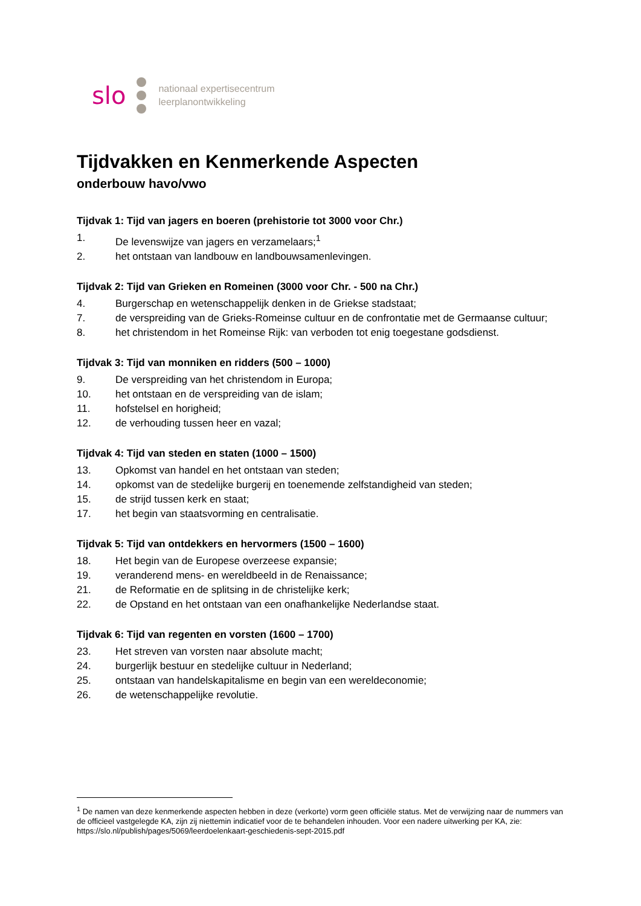slo
nationaal expertisecentrum
leerplanontwikkeling
Tijdvakken en Kenmerkende Aspecten
onderbouw havo/vwo
Tijdvak 1: Tijd van jagers en boeren (prehistorie tot 3000 voor Chr.)
1. De levenswijze van jagers en verzamelaars;<sup>1</sup>
2. het ontstaan van landbouw en landbouwsamenlevingen.
Tijdvak 2: Tijd van Grieken en Romeinen (3000 voor Chr. - 500 na Chr.)
4. Burgerschap en wetenschappelijk denken in de Griekse stadstaat;
7. de verspreiding van de Grieks-Romeinse cultuur en de confrontatie met de Germaanse cultuur;
8. het christendom in het Romeinse Rijk: van verboden tot enig toegestane godsdienst.
Tijdvak 3: Tijd van monniken en ridders (500 – 1000)
9. De verspreiding van het christendom in Europa;
10. het ontstaan en de verspreiding van de islam;
11. hofstelsel en horigheid;
12. de verhouding tussen heer en vazal;
Tijdvak 4: Tijd van steden en staten (1000 – 1500)
13. Opkomst van handel en het ontstaan van steden;
14. opkomst van de stedelijke burgerij en toenemende zelfstandigheid van steden;
15. de strijd tussen kerk en staat;
17. het begin van staatsvorming en centralisatie.
Tijdvak 5: Tijd van ontdekkers en hervormers (1500 – 1600)
18. Het begin van de Europese overzeese expansie;
19. veranderend mens- en wereldbeeld in de Renaissance;
21. de Reformatie en de splitsing in de christelijke kerk;
22. de Opstand en het ontstaan van een onafhankelijke Nederlandse staat.
Tijdvak 6: Tijd van regenten en vorsten (1600 – 1700)
23. Het streven van vorsten naar absolute macht;
24. burgerlijk bestuur en stedelijke cultuur in Nederland;
25. ontstaan van handelskapitalisme en begin van een wereldeconomie;
26. de wetenschappelijke revolutie.
<sup>1</sup> De namen van deze kenmerkende aspecten hebben in deze (verkorte) vorm geen officiële status. Met de verwijzing naar de nummers van de officieel vastgelegde KA, zijn zij niettemin indicatief voor de te behandelen inhouden. Voor een nadere uitwerking per KA, zie: https://slo.nl/publish/pages/5069/leerdoelenkaart-geschiedenis-sept-2015.pdf